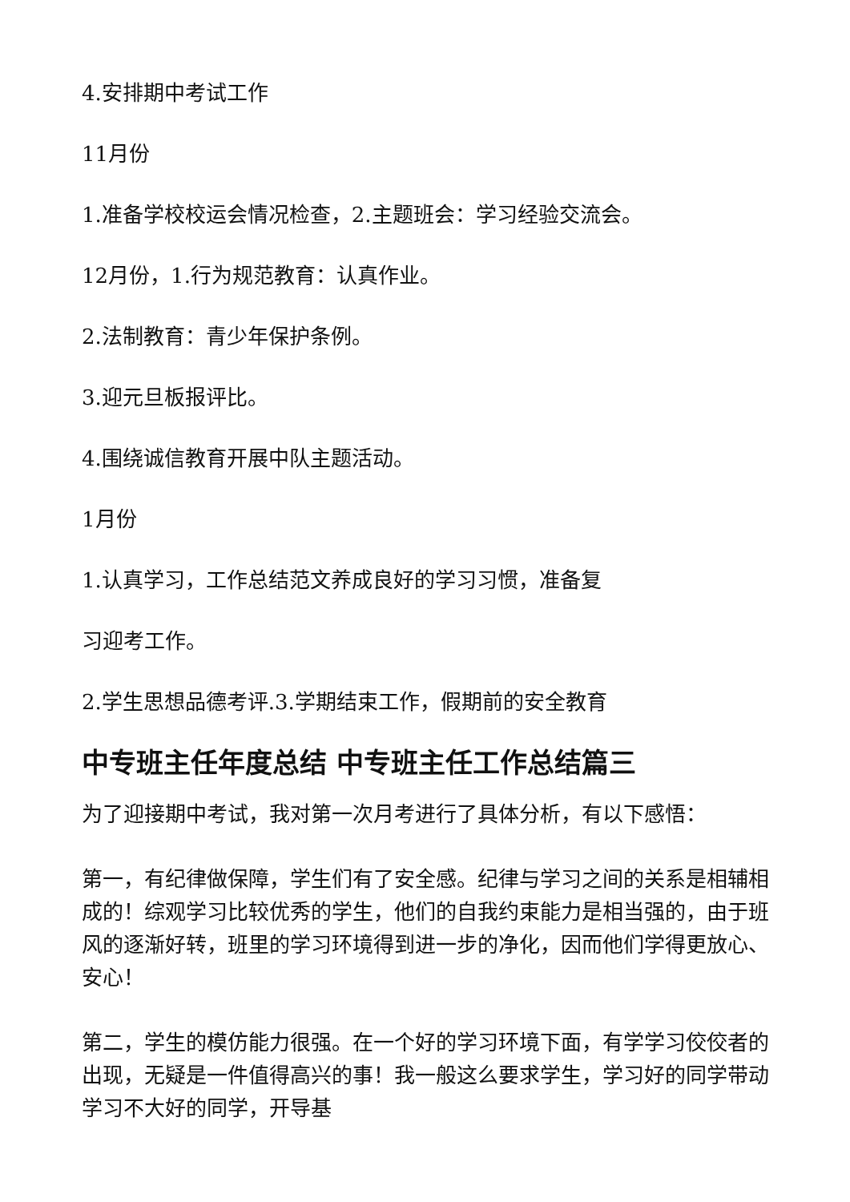4.安排期中考试工作
11月份
1.准备学校校运会情况检查，2.主题班会：学习经验交流会。
12月份，1.行为规范教育：认真作业。
2.法制教育：青少年保护条例。
3.迎元旦板报评比。
4.围绕诚信教育开展中队主题活动。
1月份
1.认真学习，工作总结范文养成良好的学习习惯，准备复
习迎考工作。
2.学生思想品德考评.3.学期结束工作，假期前的安全教育
中专班主任年度总结 中专班主任工作总结篇三
为了迎接期中考试，我对第一次月考进行了具体分析，有以下感悟：
第一，有纪律做保障，学生们有了安全感。纪律与学习之间的关系是相辅相成的！综观学习比较优秀的学生，他们的自我约束能力是相当强的，由于班风的逐渐好转，班里的学习环境得到进一步的净化，因而他们学得更放心、安心！
第二，学生的模仿能力很强。在一个好的学习环境下面，有学学习佼佼者的出现，无疑是一件值得高兴的事！我一般这么要求学生，学习好的同学带动学习不大好的同学，开导基